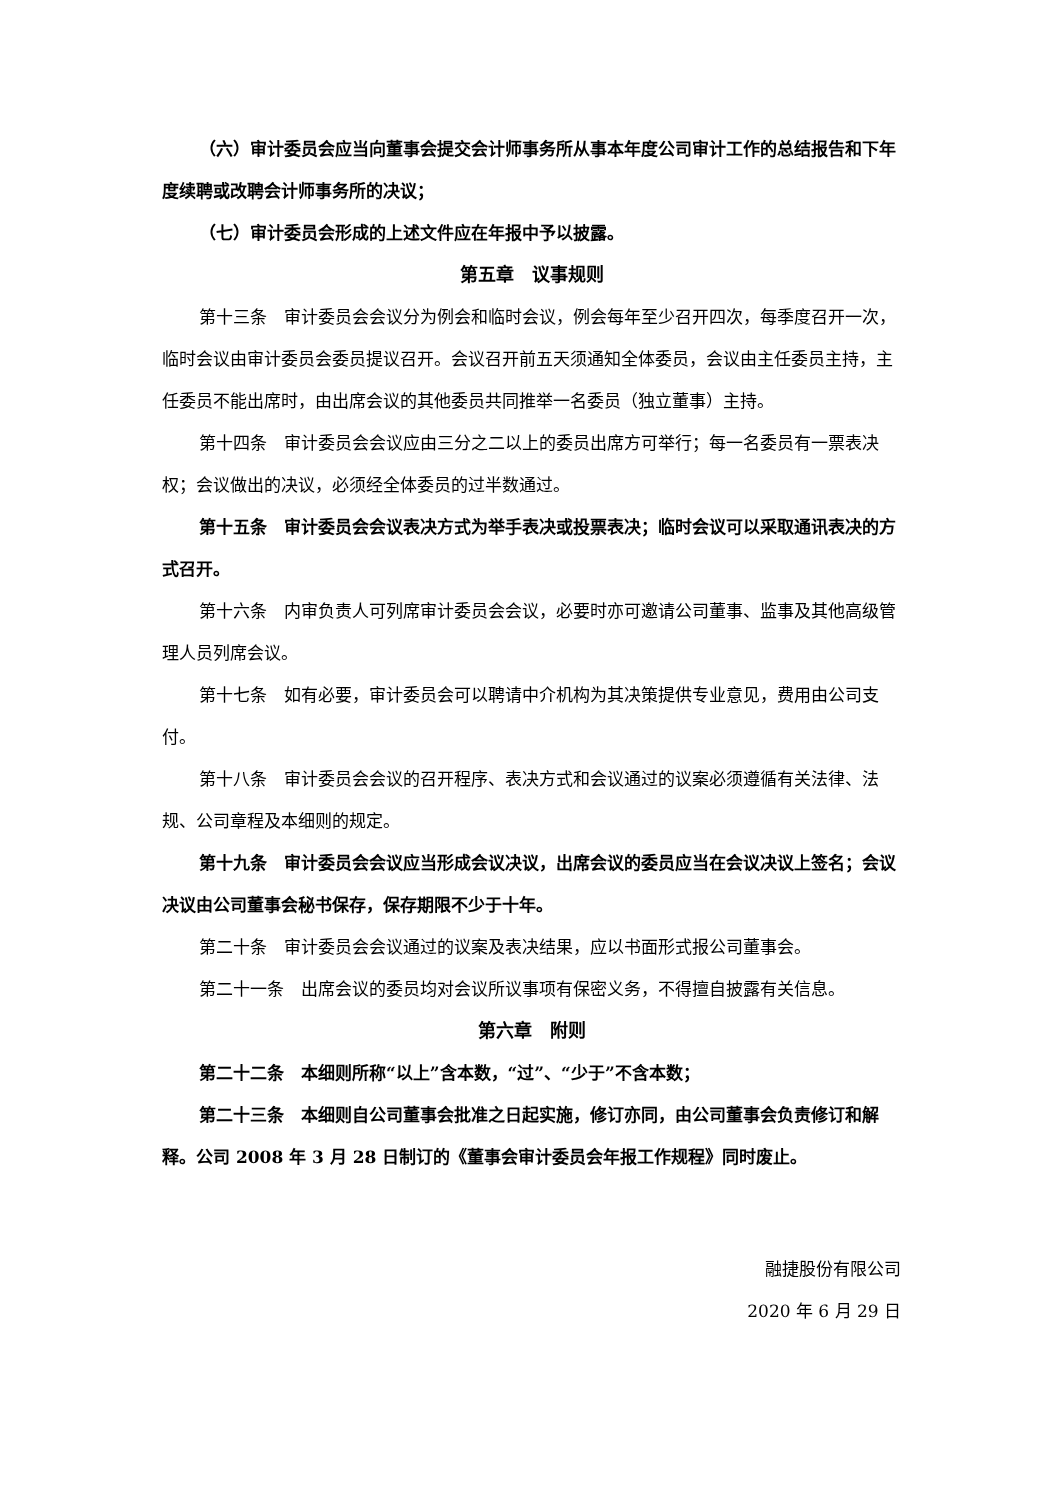（六）审计委员会应当向董事会提交会计师事务所从事本年度公司审计工作的总结报告和下年度续聘或改聘会计师事务所的决议；
（七）审计委员会形成的上述文件应在年报中予以披露。
第五章　议事规则
第十三条　审计委员会会议分为例会和临时会议，例会每年至少召开四次，每季度召开一次，临时会议由审计委员会委员提议召开。会议召开前五天须通知全体委员，会议由主任委员主持，主任委员不能出席时，由出席会议的其他委员共同推举一名委员（独立董事）主持。
第十四条　审计委员会会议应由三分之二以上的委员出席方可举行；每一名委员有一票表决权；会议做出的决议，必须经全体委员的过半数通过。
第十五条　审计委员会会议表决方式为举手表决或投票表决；临时会议可以采取通讯表决的方式召开。
第十六条　内审负责人可列席审计委员会会议，必要时亦可邀请公司董事、监事及其他高级管理人员列席会议。
第十七条　如有必要，审计委员会可以聘请中介机构为其决策提供专业意见，费用由公司支付。
第十八条　审计委员会会议的召开程序、表决方式和会议通过的议案必须遵循有关法律、法规、公司章程及本细则的规定。
第十九条　审计委员会会议应当形成会议决议，出席会议的委员应当在会议决议上签名；会议决议由公司董事会秘书保存，保存期限不少于十年。
第二十条　审计委员会会议通过的议案及表决结果，应以书面形式报公司董事会。
第二十一条　出席会议的委员均对会议所议事项有保密义务，不得擅自披露有关信息。
第六章　附则
第二十二条　本细则所称“以上”含本数，“过”、“少于”不含本数；
第二十三条　本细则自公司董事会批准之日起实施，修订亦同，由公司董事会负责修订和解释。公司 2008 年 3 月 28 日制订的《董事会审计委员会年报工作规程》同时废止。
融捷股份有限公司
2020 年 6 月 29 日